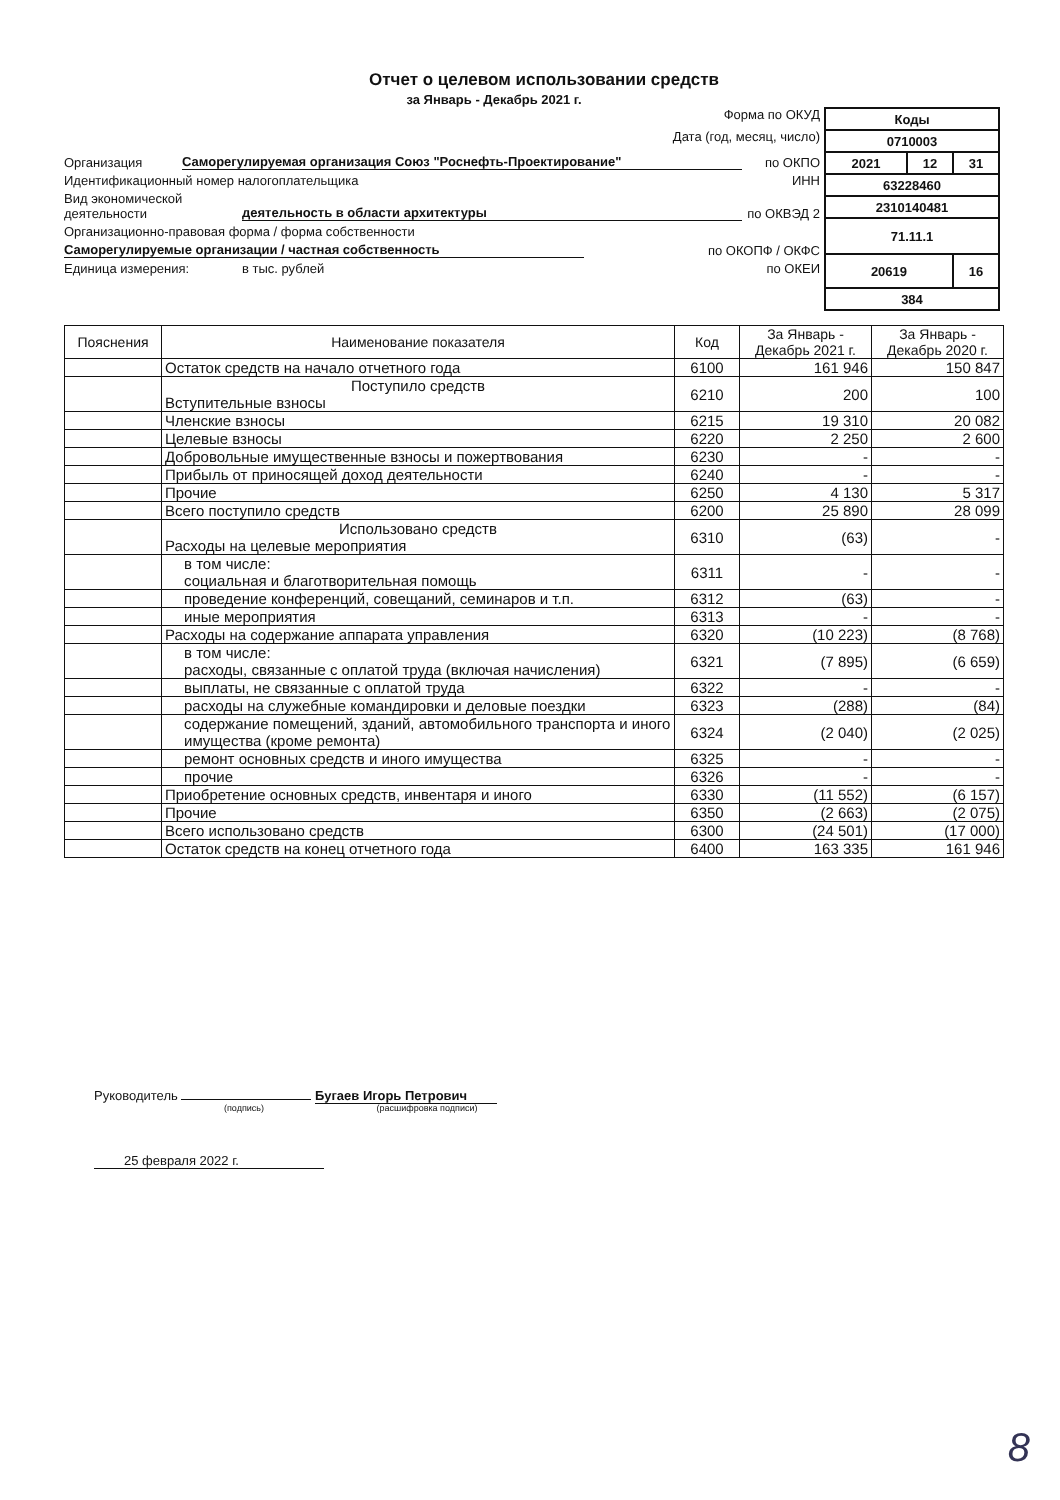Отчет о целевом использовании средств
за Январь - Декабрь 2021 г.
Форма по ОКУД
Дата (год, месяц, число)
Организация Саморегулируемая организация Союз "Роснефть-Проектирование" по ОКПО
Идентификационный номер налогоплательщика ИНН
Вид экономической деятельности деятельность в области архитектуры по ОКВЭД 2
Организационно-правовая форма / форма собственности
Саморегулируемые организации / частная собственность по ОКОПФ / ОКФС
Единица измерения: в тыс. рублей по ОКЕИ
| Коды | | |
| 0710003 | | |
| 2021 | 12 | 31 |
| 63228460 | | |
| 2310140481 | | |
| 71.11.1 | | |
| 20619 | | 16 |
| 384 | | |
| Пояснения | Наименование показателя | Код | За Январь - Декабрь 2021 г. | За Январь - Декабрь 2020 г. |
| --- | --- | --- | --- | --- |
| | Остаток средств на начало отчетного года | 6100 | 161 946 | 150 847 |
| | Поступило средств Вступительные взносы | 6210 | 200 | 100 |
| | Членские взносы | 6215 | 19 310 | 20 082 |
| | Целевые взносы | 6220 | 2 250 | 2 600 |
| | Добровольные имущественные взносы и пожертвования | 6230 | - | - |
| | Прибыль от приносящей доход деятельности | 6240 | - | - |
| | Прочие | 6250 | 4 130 | 5 317 |
| | Всего поступило средств | 6200 | 25 890 | 28 099 |
| | Использовано средств Расходы на целевые мероприятия | 6310 | (63) | - |
| | в том числе: социальная и благотворительная помощь | 6311 | - | - |
| | проведение конференций, совещаний, семинаров и т.п. | 6312 | (63) | - |
| | иные мероприятия | 6313 | - | - |
| | Расходы на содержание аппарата управления | 6320 | (10 223) | (8 768) |
| | в том числе: расходы, связанные с оплатой труда (включая начисления) | 6321 | (7 895) | (6 659) |
| | выплаты, не связанные с оплатой труда | 6322 | - | - |
| | расходы на служебные командировки и деловые поездки | 6323 | (288) | (84) |
| | содержание помещений, зданий, автомобильного транспорта и иного имущества (кроме ремонта) | 6324 | (2 040) | (2 025) |
| | ремонт основных средств и иного имущества | 6325 | - | - |
| | прочие | 6326 | - | - |
| | Приобретение основных средств, инвентаря и иного | 6330 | (11 552) | (6 157) |
| | Прочие | 6350 | (2 663) | (2 075) |
| | Всего использовано средств | 6300 | (24 501) | (17 000) |
| | Остаток средств на конец отчетного года | 6400 | 163 335 | 161 946 |
Руководитель Бугаев Игорь Петрович
(подпись) (расшифровка подписи)
25 февраля 2022 г.
8